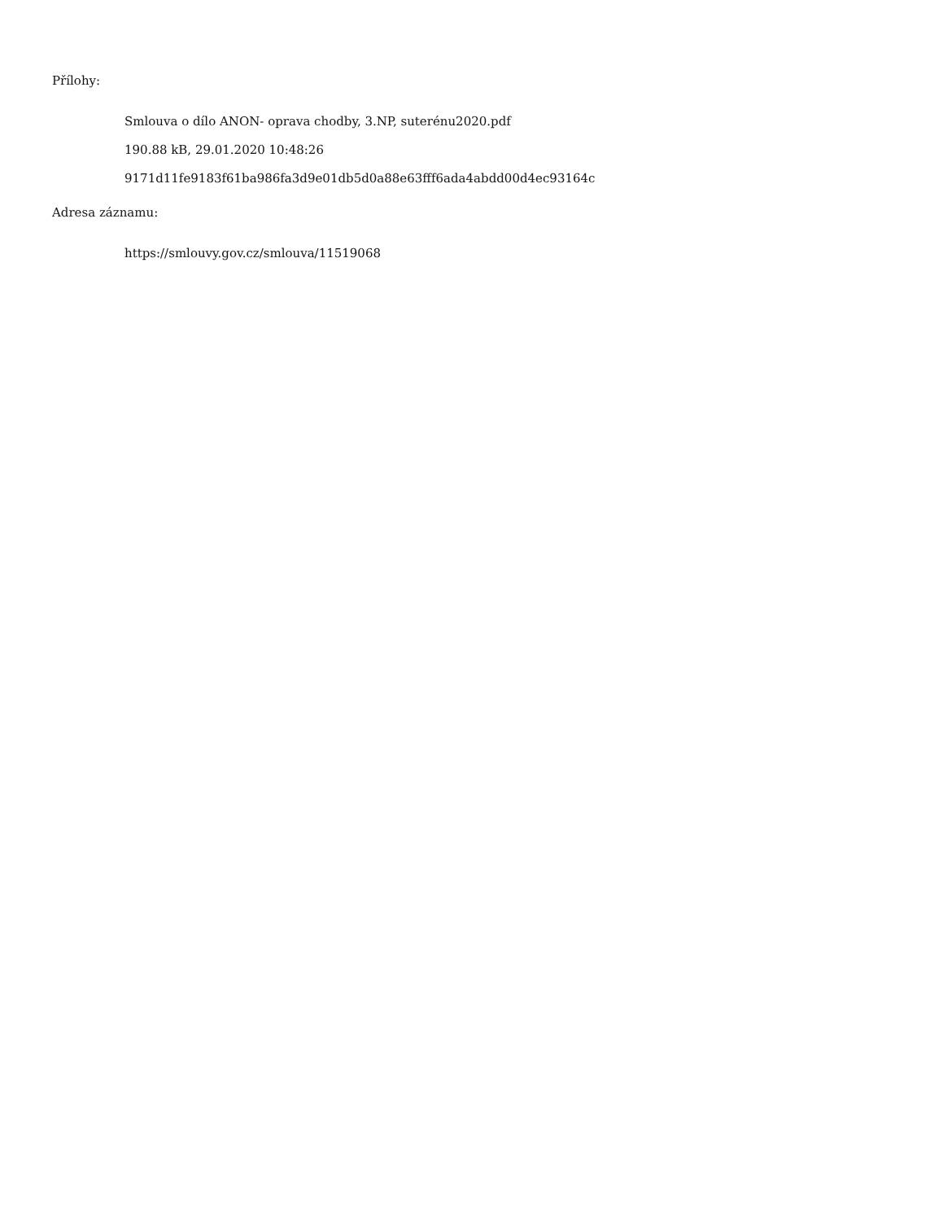Přílohy:
Smlouva o dílo ANON- oprava chodby, 3.NP, suterénu2020.pdf
190.88 kB, 29.01.2020 10:48:26
9171d11fe9183f61ba986fa3d9e01db5d0a88e63fff6ada4abdd00d4ec93164c
Adresa záznamu:
https://smlouvy.gov.cz/smlouva/11519068